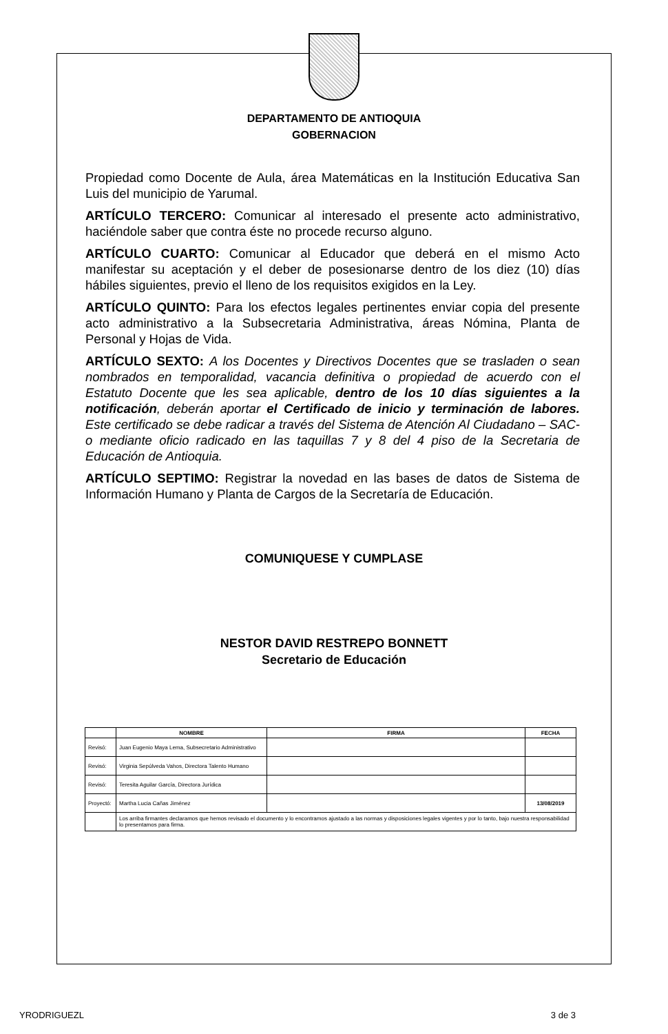DEPARTAMENTO DE ANTIOQUIA
GOBERNACION
Propiedad como Docente de Aula, área Matemáticas en la Institución Educativa San Luis del municipio de Yarumal.
ARTÍCULO TERCERO: Comunicar al interesado el presente acto administrativo, haciéndole saber que contra éste no procede recurso alguno.
ARTÍCULO CUARTO: Comunicar al Educador que deberá en el mismo Acto manifestar su aceptación y el deber de posesionarse dentro de los diez (10) días hábiles siguientes, previo el lleno de los requisitos exigidos en la Ley.
ARTÍCULO QUINTO: Para los efectos legales pertinentes enviar copia del presente acto administrativo a la Subsecretaria Administrativa, áreas Nómina, Planta de Personal y Hojas de Vida.
ARTÍCULO SEXTO: A los Docentes y Directivos Docentes que se trasladen o sean nombrados en temporalidad, vacancia definitiva o propiedad de acuerdo con el Estatuto Docente que les sea aplicable, dentro de los 10 días siguientes a la notificación, deberán aportar el Certificado de inicio y terminación de labores. Este certificado se debe radicar a través del Sistema de Atención Al Ciudadano – SAC- o mediante oficio radicado en las taquillas 7 y 8 del 4 piso de la Secretaria de Educación de Antioquia.
ARTÍCULO SEPTIMO: Registrar la novedad en las bases de datos de Sistema de Información Humano y Planta de Cargos de la Secretaría de Educación.
COMUNIQUESE Y CUMPLASE
NESTOR DAVID RESTREPO BONNETT
Secretario de Educación
| | NOMBRE | FIRMA | FECHA |
| --- | --- | --- | --- |
| Revisó: | Juan Eugenio Maya Lema, Subsecretario Administrativo | | |
| Revisó: | Virginia Sepúlveda Vahos, Directora Talento Humano | | |
| Revisó: | Teresita Aguilar García, Directora Jurídica | | |
| Proyectó: | Martha Lucia Cañas Jiménez | | 13/08/2019 |
| | Los arriba firmantes declaramos que hemos revisado el documento y lo encontramos ajustado a las normas y disposiciones legales vigentes y por lo tanto, bajo nuestra responsabilidad lo presentamos para firma. | | |
YRODRIGUEZL 3 de 3